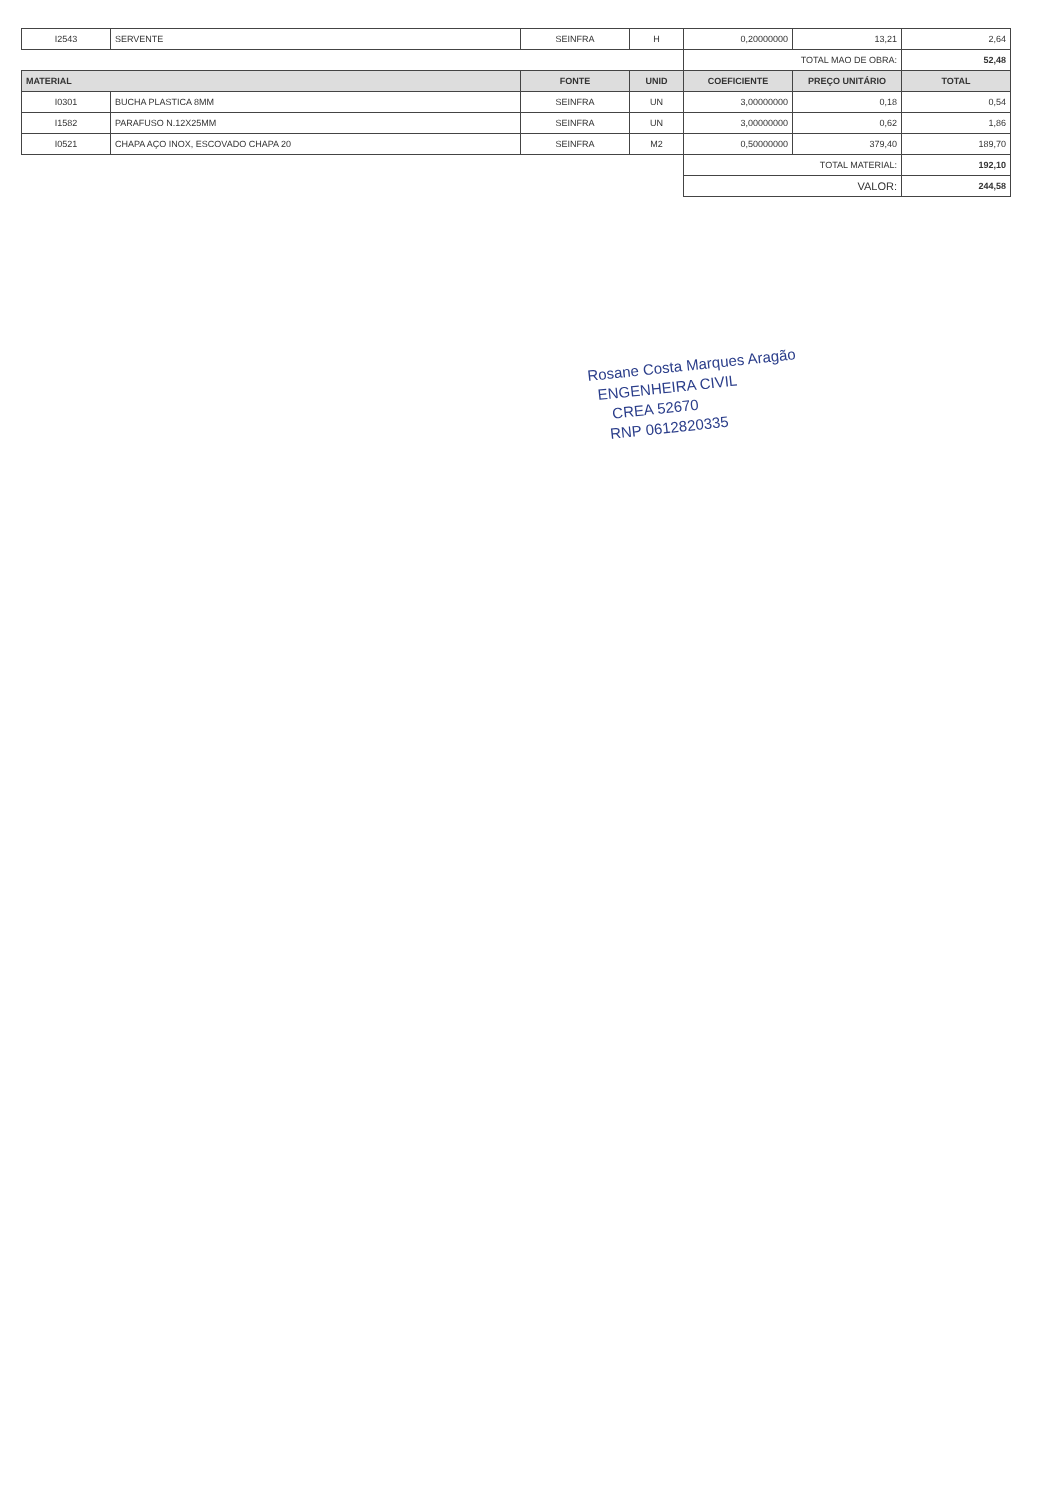| I2543 | SERVENTE | SEINFRA | H | 0,20000000 | 13,21 | 2,64 |
| | | | | TOTAL MAO DE OBRA: | | 52,48 |
| MATERIAL | | FONTE | UNID | COEFICIENTE | PREÇO UNITÁRIO | TOTAL |
| I0301 | BUCHA PLASTICA 8MM | SEINFRA | UN | 3,00000000 | 0,18 | 0,54 |
| I1582 | PARAFUSO N.12X25MM | SEINFRA | UN | 3,00000000 | 0,62 | 1,86 |
| I0521 | CHAPA AÇO INOX, ESCOVADO CHAPA 20 | SEINFRA | M2 | 0,50000000 | 379,40 | 189,70 |
| | | | | TOTAL MATERIAL: | | 192,10 |
| | | | | VALOR: | | 244,58 |
Rosane Costa Marques Aragão
ENGENHEIRA CIVIL
CREA 52670
RNP 0612820335